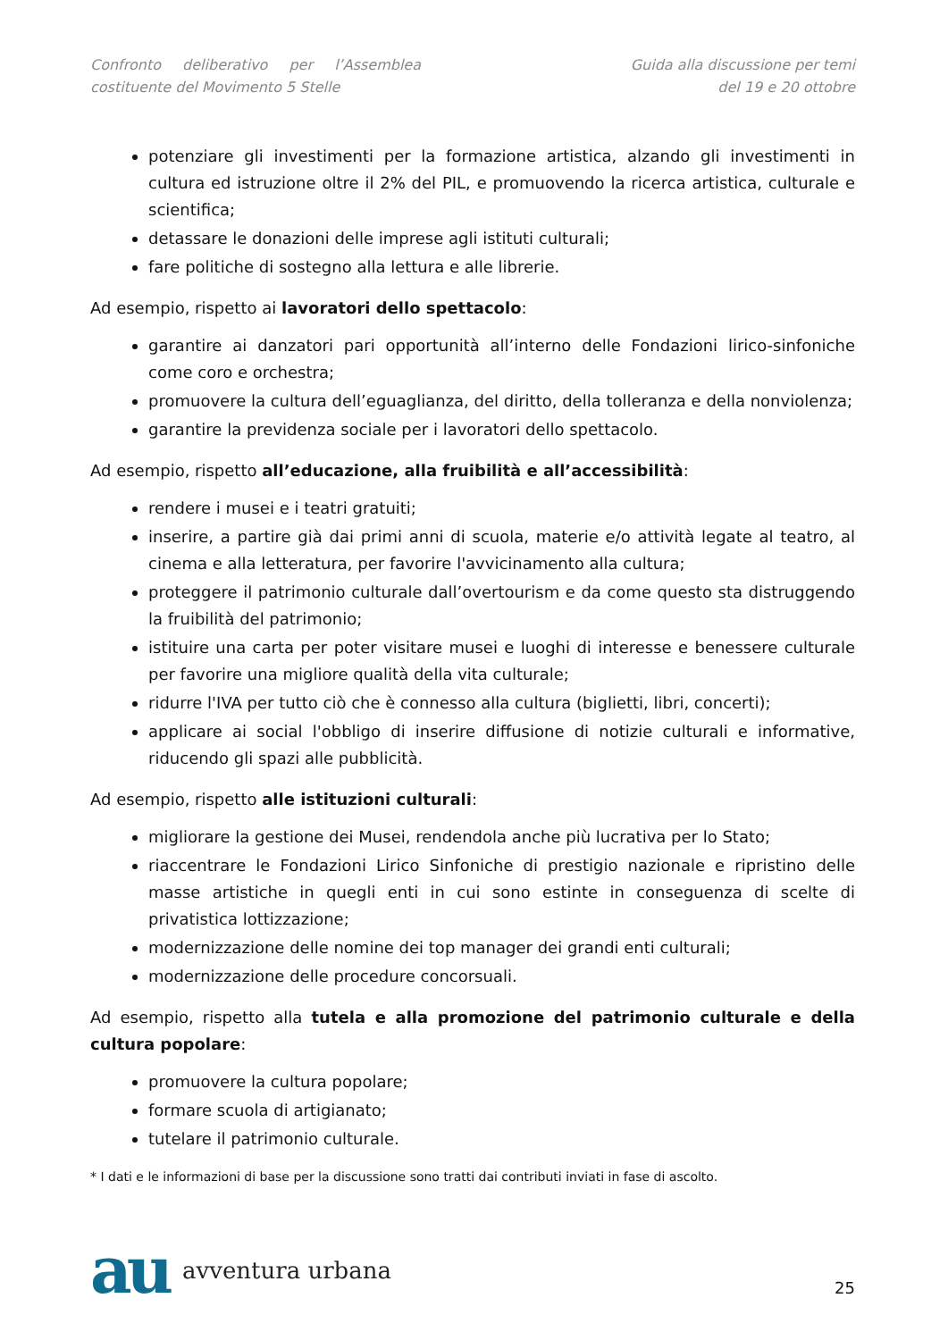Confronto deliberativo per l’Assemblea costituente del Movimento 5 Stelle
Guida alla discussione per temi
del 19 e 20 ottobre
potenziare gli investimenti per la formazione artistica, alzando gli investimenti in cultura ed istruzione oltre il 2% del PIL, e promuovendo la ricerca artistica, culturale e scientifica;
detassare le donazioni delle imprese agli istituti culturali;
fare politiche di sostegno alla lettura e alle librerie.
Ad esempio, rispetto ai lavoratori dello spettacolo:
garantire ai danzatori pari opportunità all’interno delle Fondazioni lirico-sinfoniche come coro e orchestra;
promuovere la cultura dell’eguaglianza, del diritto, della tolleranza e della nonviolenza;
garantire la previdenza sociale per i lavoratori dello spettacolo.
Ad esempio, rispetto all’educazione, alla fruibilità e all’accessibilità:
rendere i musei e i teatri gratuiti;
inserire, a partire già dai primi anni di scuola, materie e/o attività legate al teatro, al cinema e alla letteratura, per favorire l'avvicinamento alla cultura;
proteggere il patrimonio culturale dall’overtourism e da come questo sta distruggendo la fruibilità del patrimonio;
istituire una carta per poter visitare musei e luoghi di interesse e benessere culturale per favorire una migliore qualità della vita culturale;
ridurre l'IVA per tutto ciò che è connesso alla cultura (biglietti, libri, concerti);
applicare ai social l'obbligo di inserire diffusione di notizie culturali e informative, riducendo gli spazi alle pubblicità.
Ad esempio, rispetto alle istituzioni culturali:
migliorare la gestione dei Musei, rendendola anche più lucrativa per lo Stato;
riaccentrare le Fondazioni Lirico Sinfoniche di prestigio nazionale e ripristino delle masse artistiche in quegli enti in cui sono estinte in conseguenza di scelte di privatistica lottizzazione;
modernizzazione delle nomine dei top manager dei grandi enti culturali;
modernizzazione delle procedure concorsuali.
Ad esempio, rispetto alla tutela e alla promozione del patrimonio culturale e della cultura popolare:
promuovere la cultura popolare;
formare scuola di artigianato;
tutelare il patrimonio culturale.
* I dati e le informazioni di base per la discussione sono tratti dai contributi inviati in fase di ascolto.
au avventura urbana
25